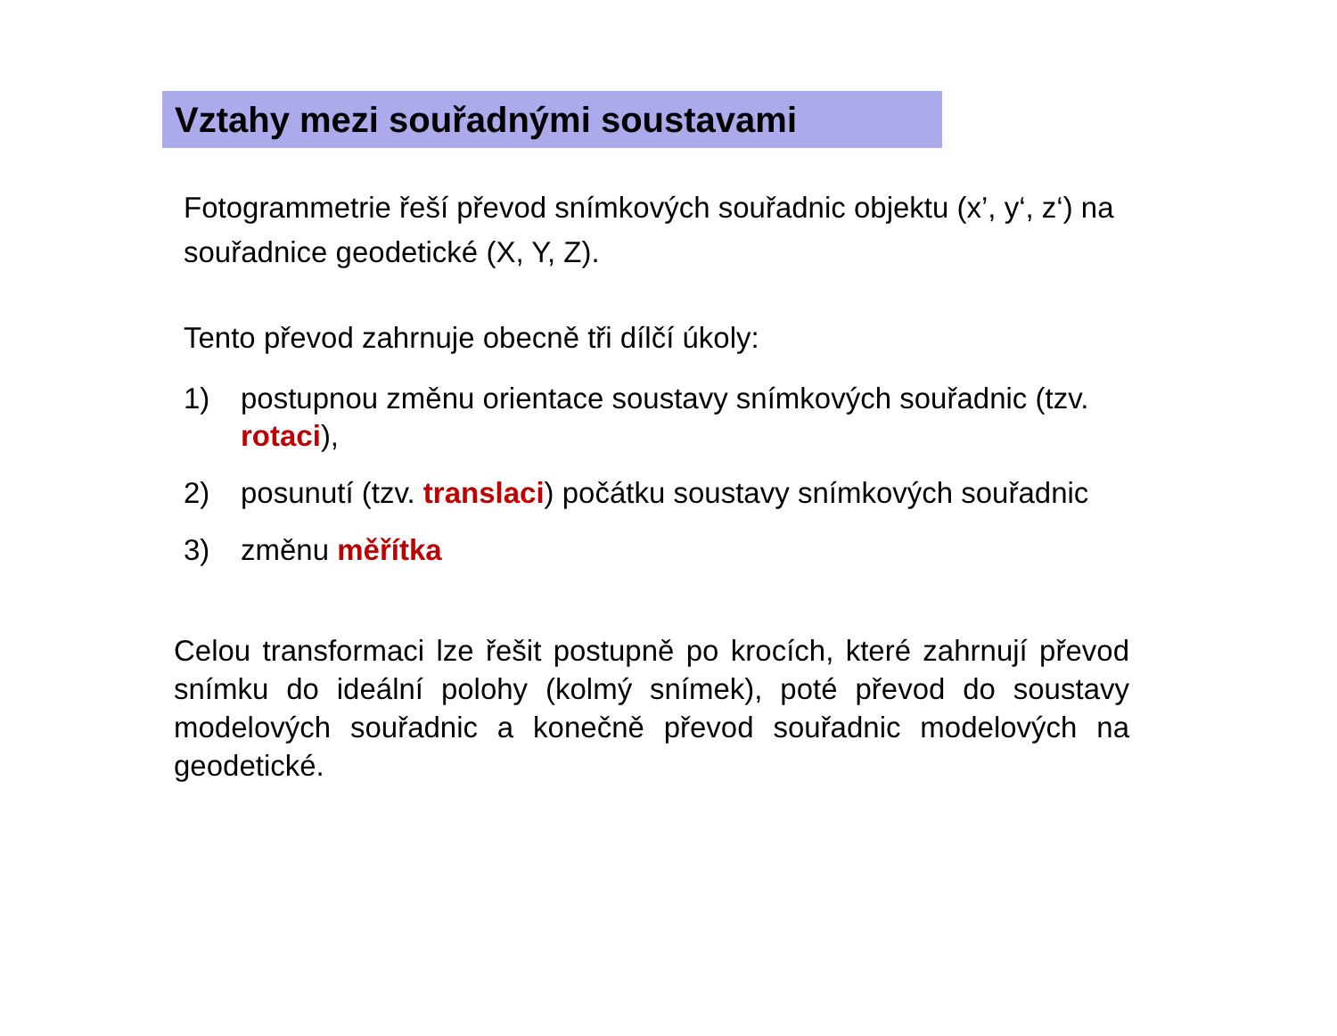Vztahy mezi souřadnými soustavami
Fotogrammetrie řeší převod snímkových souřadnic objektu (x’, y‘, z‘) na souřadnice geodetické (X, Y, Z).
Tento převod zahrnuje obecně tři dílčí úkoly:
1) postupnou změnu orientace soustavy snímkových souřadnic (tzv. rotaci),
2) posunutí (tzv. translaci) počátku soustavy snímkových souřadnic
3) změnu měřítka
Celou transformaci lze řešit postupně po krocích, které zahrnují převod snímku do ideální polohy (kolmý snímek), poté převod do soustavy modelových souřadnic a konečně převod souřadnic modelových na geodetické.